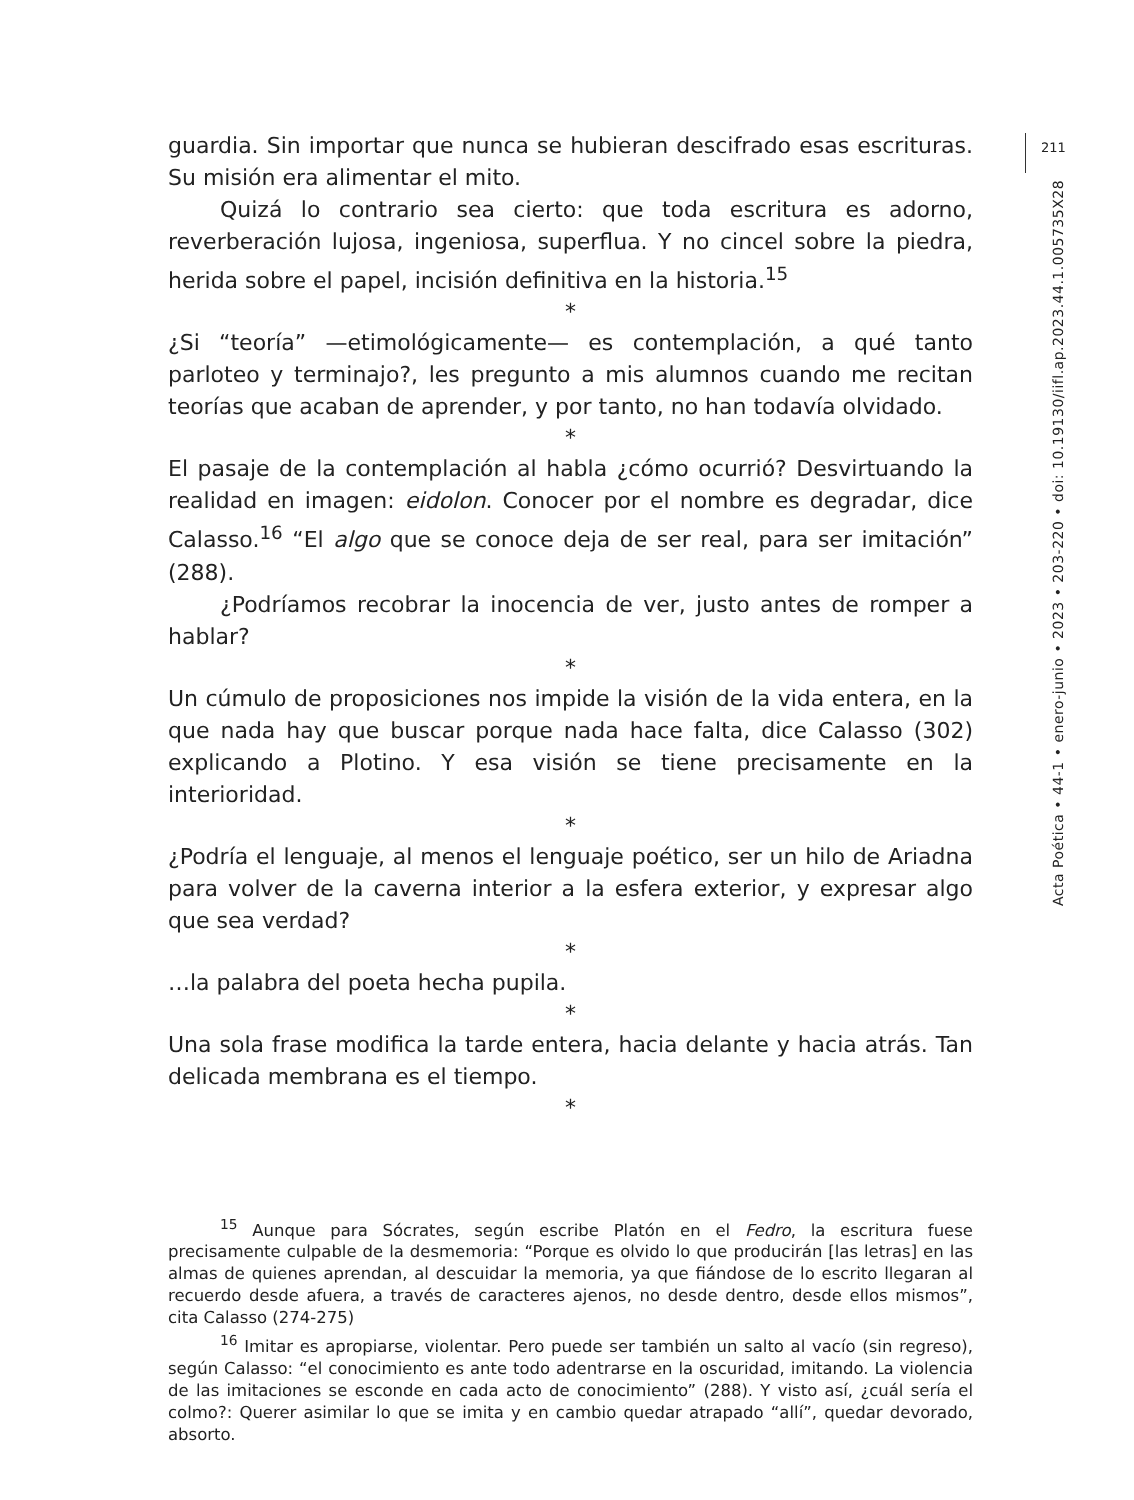211
Acta Poética • 44-1 • enero-junio • 2023 • 203-220 • doi: 10.19130/iifl.ap.2023.44.1.005735X28
guardia. Sin importar que nunca se hubieran descifrado esas escrituras. Su misión era alimentar el mito.
Quizá lo contrario sea cierto: que toda escritura es adorno, reverberación lujosa, ingeniosa, superflua. Y no cincel sobre la piedra, herida sobre el papel, incisión definitiva en la historia.<sup>15</sup>
*
¿Si “teoría” —etimológicamente— es contemplación, a qué tanto parloteo y terminajo?, les pregunto a mis alumnos cuando me recitan teorías que acaban de aprender, y por tanto, no han todavía olvidado.
*
El pasaje de la contemplación al habla ¿cómo ocurrió? Desvirtuando la realidad en imagen: eidolon. Conocer por el nombre es degradar, dice Calasso.<sup>16</sup> “El algo que se conoce deja de ser real, para ser imitación” (288).
¿Podríamos recobrar la inocencia de ver, justo antes de romper a hablar?
*
Un cúmulo de proposiciones nos impide la visión de la vida entera, en la que nada hay que buscar porque nada hace falta, dice Calasso (302) explicando a Plotino. Y esa visión se tiene precisamente en la interioridad.
*
¿Podría el lenguaje, al menos el lenguaje poético, ser un hilo de Ariadna para volver de la caverna interior a la esfera exterior, y expresar algo que sea verdad?
*
…la palabra del poeta hecha pupila.
*
Una sola frase modifica la tarde entera, hacia delante y hacia atrás. Tan delicada membrana es el tiempo.
*
<sup>15</sup> Aunque para Sócrates, según escribe Platón en el Fedro, la escritura fuese precisamente culpable de la desmemoria: “Porque es olvido lo que producirán [las letras] en las almas de quienes aprendan, al descuidar la memoria, ya que fiándose de lo escrito llegaran al recuerdo desde afuera, a través de caracteres ajenos, no desde dentro, desde ellos mismos”, cita Calasso (274-275)
<sup>16</sup> Imitar es apropiarse, violentar. Pero puede ser también un salto al vacío (sin regreso), según Calasso: “el conocimiento es ante todo adentrarse en la oscuridad, imitando. La violencia de las imitaciones se esconde en cada acto de conocimiento” (288). Y visto así, ¿cuál sería el colmo?: Querer asimilar lo que se imita y en cambio quedar atrapado “allí”, quedar devorado, absorto.